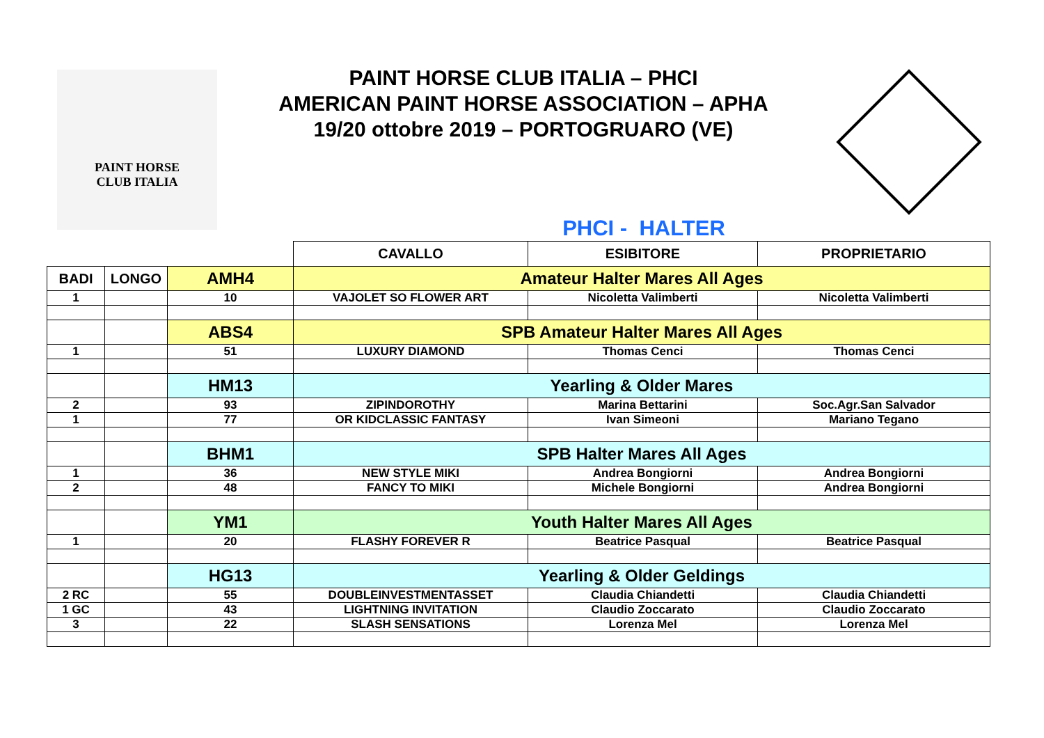PAINT HORSE
CLUB ITALIA
PAINT HORSE CLUB ITALIA – PHCI
AMERICAN PAINT HORSE ASSOCIATION – APHA
19/20 ottobre 2019 – PORTOGRUARO (VE)
PHCI - HALTER
| | | | CAVALLO | ESIBITORE | PROPRIETARIO |
| BADI | LONGO | AMH4 | Amateur Halter Mares All Ages | | |
| 1 | | 10 | VAJOLET SO FLOWER ART | Nicoletta Valimberti | Nicoletta Valimberti |
| | | ABS4 | SPB Amateur Halter Mares All Ages | | |
| 1 | | 51 | LUXURY DIAMOND | Thomas Cenci | Thomas Cenci |
| | | HM13 | Yearling & Older Mares | | |
| 2 | | 93 | ZIPINDOROTHY | Marina Bettarini | Soc.Agr.San Salvador |
| 1 | | 77 | OR KIDCLASSIC FANTASY | Ivan Simeoni | Mariano Tegano |
| | | BHM1 | SPB Halter Mares All Ages | | |
| 1 | | 36 | NEW STYLE MIKI | Andrea Bongiorni | Andrea Bongiorni |
| 2 | | 48 | FANCY TO MIKI | Michele Bongiorni | Andrea Bongiorni |
| | | YM1 | Youth Halter Mares All Ages | | |
| 1 | | 20 | FLASHY FOREVER R | Beatrice Pasqual | Beatrice Pasqual |
| | | HG13 | Yearling & Older Geldings | | |
| 2 RC | | 55 | DOUBLEINVESTMENTASSET | Claudia Chiandetti | Claudia Chiandetti |
| 1 GC | | 43 | LIGHTNING INVITATION | Claudio Zoccarato | Claudio Zoccarato |
| 3 | | 22 | SLASH SENSATIONS | Lorenza Mel | Lorenza Mel |